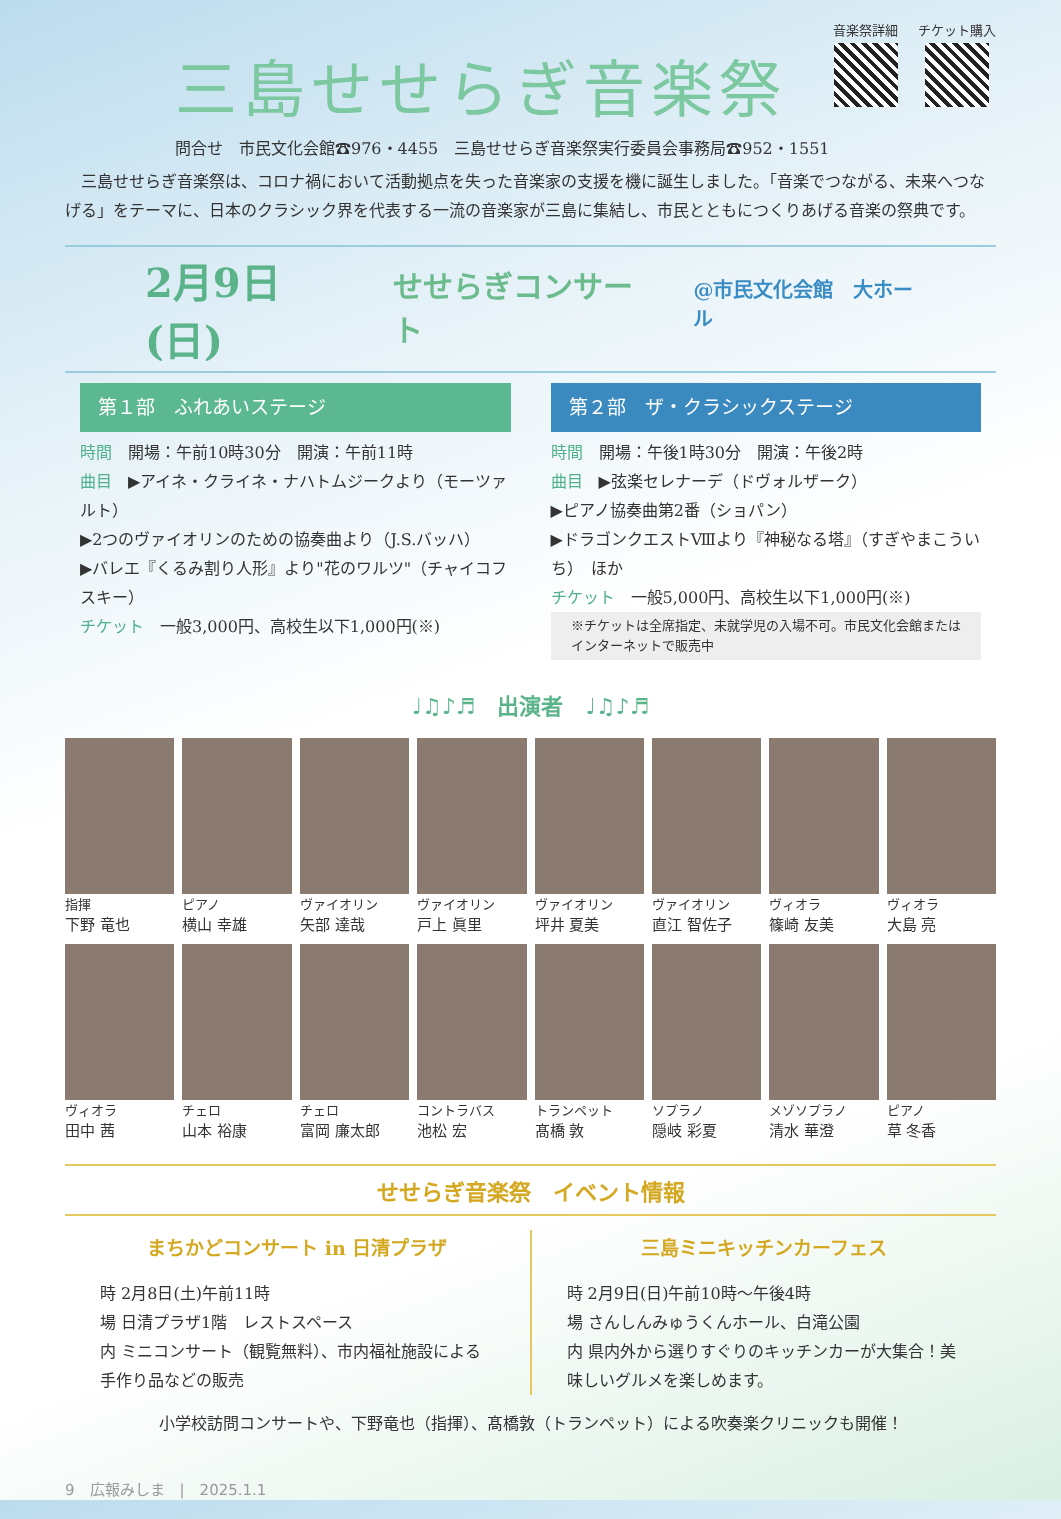三島せせらぎ音楽祭
音楽祭詳細 チケット購入
問合せ　市民文化会館☎976・4455　三島せせらぎ音楽祭実行委員会事務局☎952・1551
　三島せせらぎ音楽祭は、コロナ禍において活動拠点を失った音楽家の支援を機に誕生しました。「音楽でつながる、未来へつなげる」をテーマに、日本のクラシック界を代表する一流の音楽家が三島に集結し、市民とともにつくりあげる音楽の祭典です。
2月9日(日) せせらぎコンサート @市民文化会館　大ホール
第１部　ふれあいステージ
時間　開場：午前10時30分　開演：午前11時
曲目　▶アイネ・クライネ・ナハトムジークより（モーツァルト）
▶2つのヴァイオリンのための協奏曲より（J.S.バッハ）
▶バレエ『くるみ割り人形』より"花のワルツ"（チャイコフスキー）
チケット　一般3,000円、高校生以下1,000円(※)
第２部　ザ・クラシックステージ
時間　開場：午後1時30分　開演：午後2時
曲目　▶弦楽セレナーデ（ドヴォルザーク）
▶ピアノ協奏曲第2番（ショパン）
▶ドラゴンクエストⅧより『神秘なる塔』（すぎやまこういち）　ほか
チケット　一般5,000円、高校生以下1,000円(※)
※チケットは全席指定、未就学児の入場不可。市民文化会館またはインターネットで販売中
♩♫♪♬　出演者　♩♫♪♬
指揮
下野 竜也
ピアノ
横山 幸雄
ヴァイオリン
矢部 達哉
ヴァイオリン
戸上 眞里
ヴァイオリン
坪井 夏美
ヴァイオリン
直江 智佐子
ヴィオラ
篠崎 友美
ヴィオラ
大島 亮
ヴィオラ
田中 茜
チェロ
山本 裕康
チェロ
富岡 廉太郎
コントラバス
池松 宏
トランペット
髙橋 敦
ソプラノ
隠岐 彩夏
メゾソプラノ
清水 華澄
ピアノ
草 冬香
せせらぎ音楽祭　イベント情報
まちかどコンサート in 日清プラザ
時 2月8日(土)午前11時
場 日清プラザ1階　レストスペース
内 ミニコンサート（観覧無料）、市内福祉施設による手作り品などの販売
三島ミニキッチンカーフェス
時 2月9日(日)午前10時～午後4時
場 さんしんみゅうくんホール、白滝公園
内 県内外から選りすぐりのキッチンカーが大集合！美味しいグルメを楽しめます。
小学校訪問コンサートや、下野竜也（指揮）、髙橋敦（トランペット）による吹奏楽クリニックも開催！
9　広報みしま　|　2025.1.1